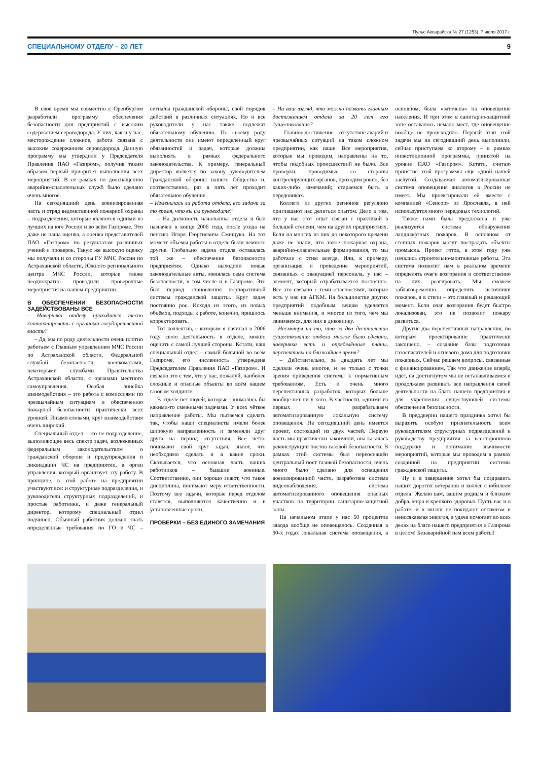Пульс Аксарайска № 27 (1253). 7 июля 2017 г.
СПЕЦИАЛЬНОМУ ОТДЕЛУ – 20 ЛЕТ 9
В своё время мы совместно с Оренбургом разработали программу обеспечения безопасности для предприятий с высоким содержанием сероводорода. У них, как и у нас, месторождение сложное, работа связана с высоким содержанием сероводорода. Данную программу мы утвердили у Председателя Правления ПАО «Газпром», получив таким образом первый приоритет выполнения всех мероприятий. В её рамках по дооснащению аварийно-спасательных служб было сделано очень многое.
На сегодняшний день военизированная часть и отряд ведомственной пожарной охраны – подразделения, которые являются одними из лучших на юге России и во всём Газпроме. Это даже не наша оценка, а оценка представителей ПАО «Газпром» по результатам различных учений и проверок. Такую же высокую оценку мы получали и со стороны ГУ МЧС России по Астраханской области, Южного регионального центра МЧС России, которые также неоднократно проводили проверочные мероприятия на нашем предприятии.
В ОБЕСПЕЧЕНИИ БЕЗОПАСНОСТИ ЗАДЕЙСТВОВАНЫ ВСЕ
– Наверняка отделу приходится тесно контактировать с органами государственной власти?
– Да, мы по роду деятельности очень плотно работаем с Главным управлением МЧС России по Астраханской области, Федеральной службой безопасности, военкоматами, некоторыми службами Правительства Астраханской области, с органами местного самоуправления. Особая линейка взаимодействия – это работа с комиссиями по чрезвычайным ситуациям и обеспечению пожарной безопасности практически всех уровней. Иными словами, круг взаимодействия очень широкий.
Специальный отдел – это не подразделение, выполняющее весь спектр задач, возложенных федеральным законодательством о гражданской обороне и предупреждения и ликвидации ЧС на предприятии, а орган управления, который организует эту работу. В принципе, в этой работе на предприятии участвуют все: и структурные подразделения, и руководители структурных подразделений, и простые работники, и даже генеральный директор, которому специальный отдел подчинён. Обычный работник должен знать определённые требования по ГО и ЧС – сигналы гражданской обороны, свой порядок действий в различных ситуациях. Но и все руководители у нас также подлежат обязательному обучению. По своему роду деятельности они имеют определённый круг обязанностей и задач, которые должны выполнять в рамках федерального законодательства. К примеру, генеральный директор является по закону руководителем Гражданской обороны нашего Общества и, соответственно, раз в пять лет проходит обязательное обучение.
– Изменилась ли работа отдела, его задачи за то время, что вы им руководите?
– На должность начальника отдела я был назначен в конце 2006 года, после ухода на пенсию Игоря Георгиевича Смищука. На тот момент объёмы работы в отделе были немного другие. Глобально задача отдела оставалась той же – обеспечение безопасности предприятия. Однако выходили новые законодательные акты, менялась сама система безопасности, в том числе и в Газпроме. Это был период становления корпоративной системы гражданской защиты. Круг задач постоянно рос. Исходя из этого, из новых объёмов, подходы к работе, конечно, пришлось корректировать.
Тот коллектив, с которым я начинал в 2006 году свою деятельность в отделе, можно оценить с самой лучшей стороны. Кстати, наш специальный отдел – самый большой во всём Газпроме, его численность утверждена Председателем Правления ПАО «Газпром». И связано это с тем, что у нас, пожалуй, наиболее сложные и опасные объекты во всём нашем газовом холдинге.
В отделе нет людей, которые занимались бы какими-то смежными задачами. У всех чёткое направление работы. Мы пытаемся сделать так, чтобы наши специалисты имели более широкую направленность и заменяли друг друга на период отсутствия. Все чётко понимают свой круг задач, знают, что необходимо сделать и в какие сроки. Сказывается, что основная часть наших работников – бывшие военные. Соответственно, они хорошо знают, что такое дисциплина, понимают меру ответственности. Поэтому все задачи, которые перед отделом ставятся, выполняются качественно и в установленные сроки.
ПРОВЕРКИ – БЕЗ ЕДИНОГО ЗАМЕЧАНИЯ
– На ваш взгляд, что можно назвать главным достижением отдела за 20 лет его существования?
– Главное достижение – отсутствие аварий и чрезвычайных ситуаций на таком сложном предприятии, как наше. Все мероприятия, которые мы проводим, направлены на то, чтобы подобных происшествий не было. Все проверки, проводимые со стороны контролирующих органов, проходим ровно, без каких-либо замечаний; стараемся быть в передовиках.
Коллеги из других регионов регулярно приглашают нас делиться опытом. Дело в том, что у нас этот опыт связан с практикой в большей степени, чем на других предприятиях. Если на многих из них до некоторого времени даже не знали, что такое пожарная охрана, аварийно-спасательные формирования, то мы работали с этим всегда. Или, к примеру, организация и проведение мероприятий, связанных с эвакуацией персонала, у нас – элемент, который отрабатывается постоянно. Всё это связано с теми опасностями, которые есть у нас на АГКМ. На большинстве других предприятий подобным вещам уделяется меньше внимания, и многое из того, чем мы занимаемся, для них в диковинку.
– Несмотря на то, что за два десятилетия существования отдела многое было сделано, наверняка есть и определённые планы, перспективы на ближайшее время?
– Действительно, за двадцать лет мы сделали очень многое, и не только с точки зрения приведения системы к нормативным требованиям. Есть и очень много перспективных разработок, которых больше вообще нет ни у кого. В частности, одними из первых мы разрабатываем автоматизированную локальную систему оповещения. На сегодняшний день имеется проект, состоящий из двух частей. Первую часть мы практически закончили, она касалась реконструкции постов газовой безопасности. В рамках этой системы был переоснащён центральный пост газовой безопасности, очень много было сделано для оснащения военизированной части, разработана система видеонаблюдения, система автоматизированного оповещения опасных участков на территории санитарно-защитной зоны.
На начальном этапе у нас 50 процентов завода вообще не оповещалось. Созданная в 90-х годах локальная система оповещения, в основном, была «заточена» на оповещение населения. И при этом в санитарно-защитной зоне оставалось немало мест, где оповещение вообще не происходило. Первый этап этой задачи мы на сегодняшний день выполнили, сейчас приступаем ко второму – в рамках инвестиционной программы, принятой на уровне ПАО «Газпром». Кстати, считаю принятие этой программы ещё одной нашей заслугой. Создаваемая автоматизированная система оповещения аналогов в России не имеет. Мы проектировали её вместе с компанией «Сенсор» из Ярославля, в ней используется много передовых технологий.
Также нами была предложена и уже реализуется система обнаружения ландшафтных пожаров. В основном от степных пожаров могут пострадать объекты промысла. Проект готов, в этом году уже начались строительно-монтажные работы. Эта система позволит нам в реальном времени определять очаги возгорания и соответственно на них реагировать. Мы сможем заблаговременно определять источники пожаров, а в степи – это главный и решающий момент. Если очаг возгорания будет быстро локализован, это не позволит пожару развиться.
Другие два перспективных направления, по которым проектирование практически закончено, – создание базы подготовки газоспасателей и огневого дома для подготовки пожарных. Сейчас решаем вопросы, связанные с финансированием. Так что движение вперёд идёт, на достигнутом мы не останавливаемся и продолжаем развивать все направления своей деятельности на благо нашего предприятия и для укрепления существующей системы обеспечения безопасности.
В преддверии нашего праздника хотел бы выразить особую признательность всем руководителям структурных подразделений и руководству предприятия за всестороннюю поддержку и понимание значимости мероприятий, которые мы проводим в рамках созданной на предприятии системы гражданской защиты.
Ну и в завершение хотел бы поздравить наших дорогих ветеранов и коллег с юбилеем отдела! Желаю вам, вашим родным и близким добра, мира и крепкого здоровья. Пусть вас и в работе, и в жизни не покидают оптимизм и неиссякаемая энергия, а удача помогает во всех делах на благо нашего предприятия и Газпрома в целом! Безаварийной нам всем работы!